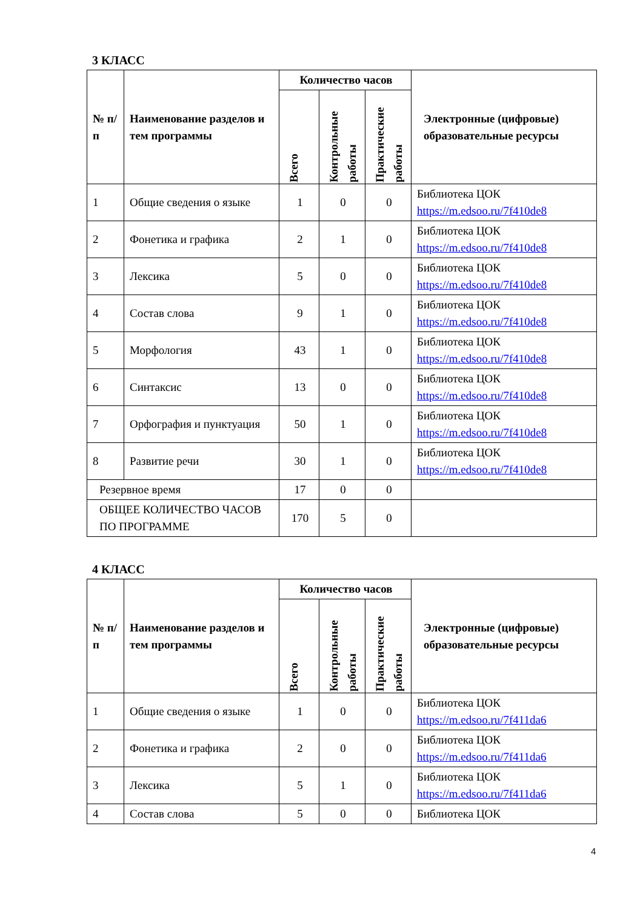3 КЛАСС
| № п/п | Наименование разделов и тем программы | Количество часов | | | Электронные (цифровые) образовательные ресурсы |
| --- | --- | --- | --- | --- | --- |
| | | Всего | Контрольные работы | Практические работы | |
| 1 | Общие сведения о языке | 1 | 0 | 0 | Библиотека ЦОК https://m.edsoo.ru/7f410de8 |
| 2 | Фонетика и графика | 2 | 1 | 0 | Библиотека ЦОК https://m.edsoo.ru/7f410de8 |
| 3 | Лексика | 5 | 0 | 0 | Библиотека ЦОК https://m.edsoo.ru/7f410de8 |
| 4 | Состав слова | 9 | 1 | 0 | Библиотека ЦОК https://m.edsoo.ru/7f410de8 |
| 5 | Морфология | 43 | 1 | 0 | Библиотека ЦОК https://m.edsoo.ru/7f410de8 |
| 6 | Синтаксис | 13 | 0 | 0 | Библиотека ЦОК https://m.edsoo.ru/7f410de8 |
| 7 | Орфография и пунктуация | 50 | 1 | 0 | Библиотека ЦОК https://m.edsoo.ru/7f410de8 |
| 8 | Развитие речи | 30 | 1 | 0 | Библиотека ЦОК https://m.edsoo.ru/7f410de8 |
| Резервное время | | 17 | 0 | 0 | |
| ОБЩЕЕ КОЛИЧЕСТВО ЧАСОВ ПО ПРОГРАММЕ | | 170 | 5 | 0 | |
4 КЛАСС
| № п/п | Наименование разделов и тем программы | Количество часов | | | Электронные (цифровые) образовательные ресурсы |
| --- | --- | --- | --- | --- | --- |
| | | Всего | Контрольные работы | Практические работы | |
| 1 | Общие сведения о языке | 1 | 0 | 0 | Библиотека ЦОК https://m.edsoo.ru/7f411da6 |
| 2 | Фонетика и графика | 2 | 0 | 0 | Библиотека ЦОК https://m.edsoo.ru/7f411da6 |
| 3 | Лексика | 5 | 1 | 0 | Библиотека ЦОК https://m.edsoo.ru/7f411da6 |
| 4 | Состав слова | 5 | 0 | 0 | Библиотека ЦОК |
4